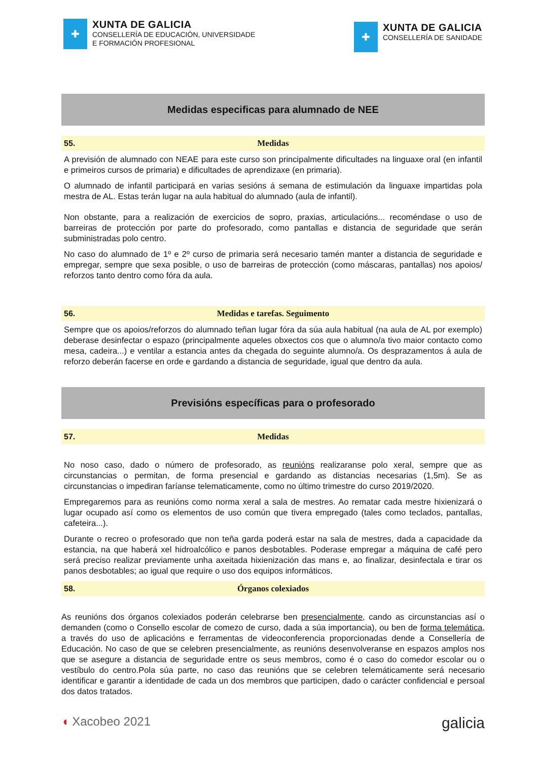✚
XUNTA DE GALICIA
CONSELLERÍA DE EDUCACIÓN, UNIVERSIDADE
E FORMACIÓN PROFESIONAL
✚
XUNTA DE GALICIA
CONSELLERÍA DE SANIDADE
Medidas especificas para alumnado de NEE
55. Medidas
A previsión de alumnado con NEAE para este curso son principalmente dificultades na linguaxe oral (en infantil e primeiros cursos de primaria) e dificultades de aprendizaxe (en primaria).
O alumnado de infantil participará en varias sesións á semana de estimulación da linguaxe impartidas pola mestra de AL. Estas terán lugar na aula habitual do alumnado (aula de infantil).
Non obstante, para a realización de exercicios de sopro, praxias, articulacións... recoméndase o uso de barreiras de protección por parte do profesorado, como pantallas e distancia de seguridade que serán subministradas polo centro.
No caso do alumnado de 1º e 2º curso de primaria será necesario tamén manter a distancia de seguridade e empregar, sempre que sexa posible, o uso de barreiras de protección (como máscaras, pantallas) nos apoios/ reforzos tanto dentro como fóra da aula.
56. Medidas e tarefas. Seguimento
Sempre que os apoios/reforzos do alumnado teñan lugar fóra da súa aula habitual (na aula de AL por exemplo) deberase desinfectar o espazo (principalmente aqueles obxectos cos que o alumno/a tivo maior contacto como mesa, cadeira...) e ventilar a estancia antes da chegada do seguinte alumno/a. Os desprazamentos á aula de reforzo deberán facerse en orde e gardando a distancia de seguridade, igual que dentro da aula.
Previsións específicas para o profesorado
57. Medidas
No noso caso, dado o número de profesorado, as reunións realizaranse polo xeral, sempre que as circunstancias o permitan, de forma presencial e gardando as distancias necesarias (1,5m). Se as circunstancias o impediran faríanse telematicamente, como no último trimestre do curso 2019/2020.
Empregaremos para as reunións como norma xeral a sala de mestres. Ao rematar cada mestre hixienizará o lugar ocupado así como os elementos de uso común que tivera empregado (tales como teclados, pantallas, cafeteira...).
Durante o recreo o profesorado que non teña garda poderá estar na sala de mestres, dada a capacidade da estancia, na que haberá xel hidroalcólico e panos desbotables. Poderase empregar a máquina de café pero será preciso realizar previamente unha axeitada hixienización das mans e, ao finalizar, desinfectala e tirar os panos desbotables; ao igual que require o uso dos equipos informáticos.
58. Órganos colexiados
As reunións dos órganos colexiados poderán celebrarse ben presencialmente, cando as circunstancias así o demanden (como o Consello escolar de comezo de curso, dada a súa importancia), ou ben de forma telemática, a través do uso de aplicacións e ferramentas de videoconferencia proporcionadas dende a Consellería de Educación. No caso de que se celebren presencialmente, as reunións desenvolveranse en espazos amplos nos que se asegure a distancia de seguridade entre os seus membros, como é o caso do comedor escolar ou o vestíbulo do centro.Pola súa parte, no caso das reunións que se celebren telemáticamente será necesario identificar e garantir a identidade de cada un dos membros que participen, dado o carácter confidencial e persoal dos datos tratados.
◖ Xacobeo 2021
galicia